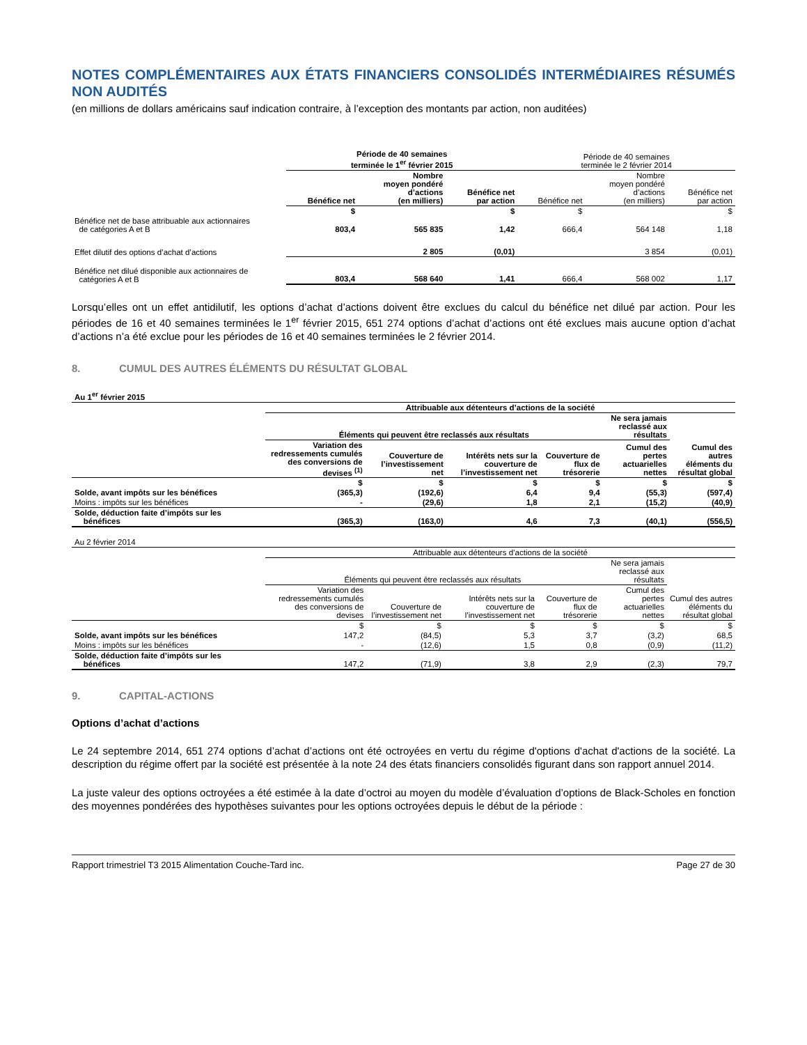NOTES COMPLÉMENTAIRES AUX ÉTATS FINANCIERS CONSOLIDÉS INTERMÉDIAIRES RÉSUMÉS NON AUDITÉS
(en millions de dollars américains sauf indication contraire, à l’exception des montants par action, non auditées)
| | Période de 40 semaines terminée le 1<sup>er</sup> février 2015 | | | Période de 40 semaines terminée le 2 février 2014 | | |
| | Bénéfice net | Nombre moyen pondéré d’actions (en milliers) | Bénéfice net par action | Bénéfice net | Nombre moyen pondéré d’actions (en milliers) | Bénéfice net par action |
| | $ | | $ | $ | | $ |
| Bénéfice net de base attribuable aux actionnaires de catégories A et B | 803,4 | 565 835 | 1,42 | 666,4 | 564 148 | 1,18 |
| Effet dilutif des options d’achat d’actions | | 2 805 | (0,01) | | 3 854 | (0,01) |
| Bénéfice net dilué disponible aux actionnaires de catégories A et B | 803,4 | 568 640 | 1,41 | 666,4 | 568 002 | 1,17 |
Lorsqu’elles ont un effet antidilutif, les options d’achat d’actions doivent être exclues du calcul du bénéfice net dilué par action. Pour les périodes de 16 et 40 semaines terminées le 1<sup>er</sup> février 2015, 651 274 options d’achat d’actions ont été exclues mais aucune option d’achat d’actions n’a été exclue pour les périodes de 16 et 40 semaines terminées le 2 février 2014.
8. CUMUL DES AUTRES ÉLÉMENTS DU RÉSULTAT GLOBAL
| Au 1<sup>er</sup> février 2015 | | | | | | |
| | Attribuable aux détenteurs d’actions de la société | | | | | |
| | Éléments qui peuvent être reclassés aux résultats | | | | Ne sera jamais reclassé aux résultats | |
| | Variation des redressements cumulés des conversions de devises <sup>(1)</sup> | Couverture de l’investissement net | Intérêts nets sur la couverture de l’investissement net | Couverture de flux de trésorerie | Cumul des pertes actuarielles nettes | Cumul des autres éléments du résultat global |
| | $ | $ | $ | $ | $ | $ |
| Solde, avant impôts sur les bénéfices | (365,3) | (192,6) | 6,4 | 9,4 | (55,3) | (597,4) |
| Moins : impôts sur les bénéfices | - | (29,6) | 1,8 | 2,1 | (15,2) | (40,9) |
| Solde, déduction faite d’impôts sur les bénéfices | (365,3) | (163,0) | 4,6 | 7,3 | (40,1) | (556,5) |
| Au 2 février 2014 | | | | | | |
| | Attribuable aux détenteurs d’actions de la société | | | | | |
| | Éléments qui peuvent être reclassés aux résultats | | | | Ne sera jamais reclassé aux résultats | |
| | Variation des redressements cumulés des conversions de devises | Couverture de l’investissement net | Intérêts nets sur la couverture de l’investissement net | Couverture de flux de trésorerie | Cumul des pertes actuarielles nettes | Cumul des autres éléments du résultat global |
| | $ | $ | $ | $ | $ | $ |
| Solde, avant impôts sur les bénéfices | 147,2 | (84,5) | 5,3 | 3,7 | (3,2) | 68,5 |
| Moins : impôts sur les bénéfices | - | (12,6) | 1,5 | 0,8 | (0,9) | (11,2) |
| Solde, déduction faite d’impôts sur les bénéfices | 147,2 | (71,9) | 3,8 | 2,9 | (2,3) | 79,7 |
9. CAPITAL-ACTIONS
Options d’achat d’actions
Le 24 septembre 2014, 651 274 options d’achat d’actions ont été octroyées en vertu du régime d'options d'achat d'actions de la société. La description du régime offert par la société est présentée à la note 24 des états financiers consolidés figurant dans son rapport annuel 2014.
La juste valeur des options octroyées a été estimée à la date d’octroi au moyen du modèle d’évaluation d’options de Black-Scholes en fonction des moyennes pondérées des hypothèses suivantes pour les options octroyées depuis le début de la période :
Rapport trimestriel T3 2015 Alimentation Couche-Tard inc. Page 27 de 30